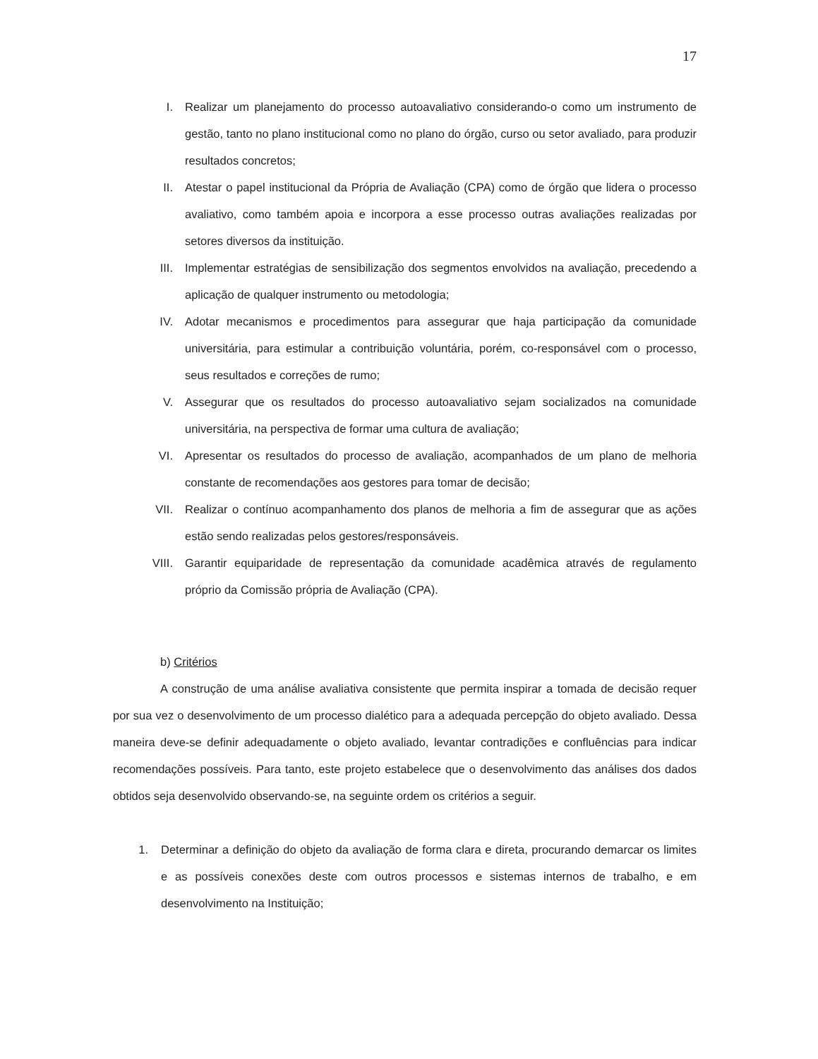17
I. Realizar um planejamento do processo autoavaliativo considerando-o como um instrumento de gestão, tanto no plano institucional como no plano do órgão, curso ou setor avaliado, para produzir resultados concretos;
II. Atestar o papel institucional da Própria de Avaliação (CPA) como de órgão que lidera o processo avaliativo, como também apoia e incorpora a esse processo outras avaliações realizadas por setores diversos da instituição.
III. Implementar estratégias de sensibilização dos segmentos envolvidos na avaliação, precedendo a aplicação de qualquer instrumento ou metodologia;
IV. Adotar mecanismos e procedimentos para assegurar que haja participação da comunidade universitária, para estimular a contribuição voluntária, porém, co-responsável com o processo, seus resultados e correções de rumo;
V. Assegurar que os resultados do processo autoavaliativo sejam socializados na comunidade universitária, na perspectiva de formar uma cultura de avaliação;
VI. Apresentar os resultados do processo de avaliação, acompanhados de um plano de melhoria constante de recomendações aos gestores para tomar de decisão;
VII. Realizar o contínuo acompanhamento dos planos de melhoria a fim de assegurar que as ações estão sendo realizadas pelos gestores/responsáveis.
VIII. Garantir equiparidade de representação da comunidade acadêmica através de regulamento próprio da Comissão própria de Avaliação (CPA).
b) Critérios
A construção de uma análise avaliativa consistente que permita inspirar a tomada de decisão requer por sua vez o desenvolvimento de um processo dialético para a adequada percepção do objeto avaliado. Dessa maneira deve-se definir adequadamente o objeto avaliado, levantar contradições e confluências para indicar recomendações possíveis. Para tanto, este projeto estabelece que o desenvolvimento das análises dos dados obtidos seja desenvolvido observando-se, na seguinte ordem os critérios a seguir.
1. Determinar a definição do objeto da avaliação de forma clara e direta, procurando demarcar os limites e as possíveis conexões deste com outros processos e sistemas internos de trabalho, e em desenvolvimento na Instituição;